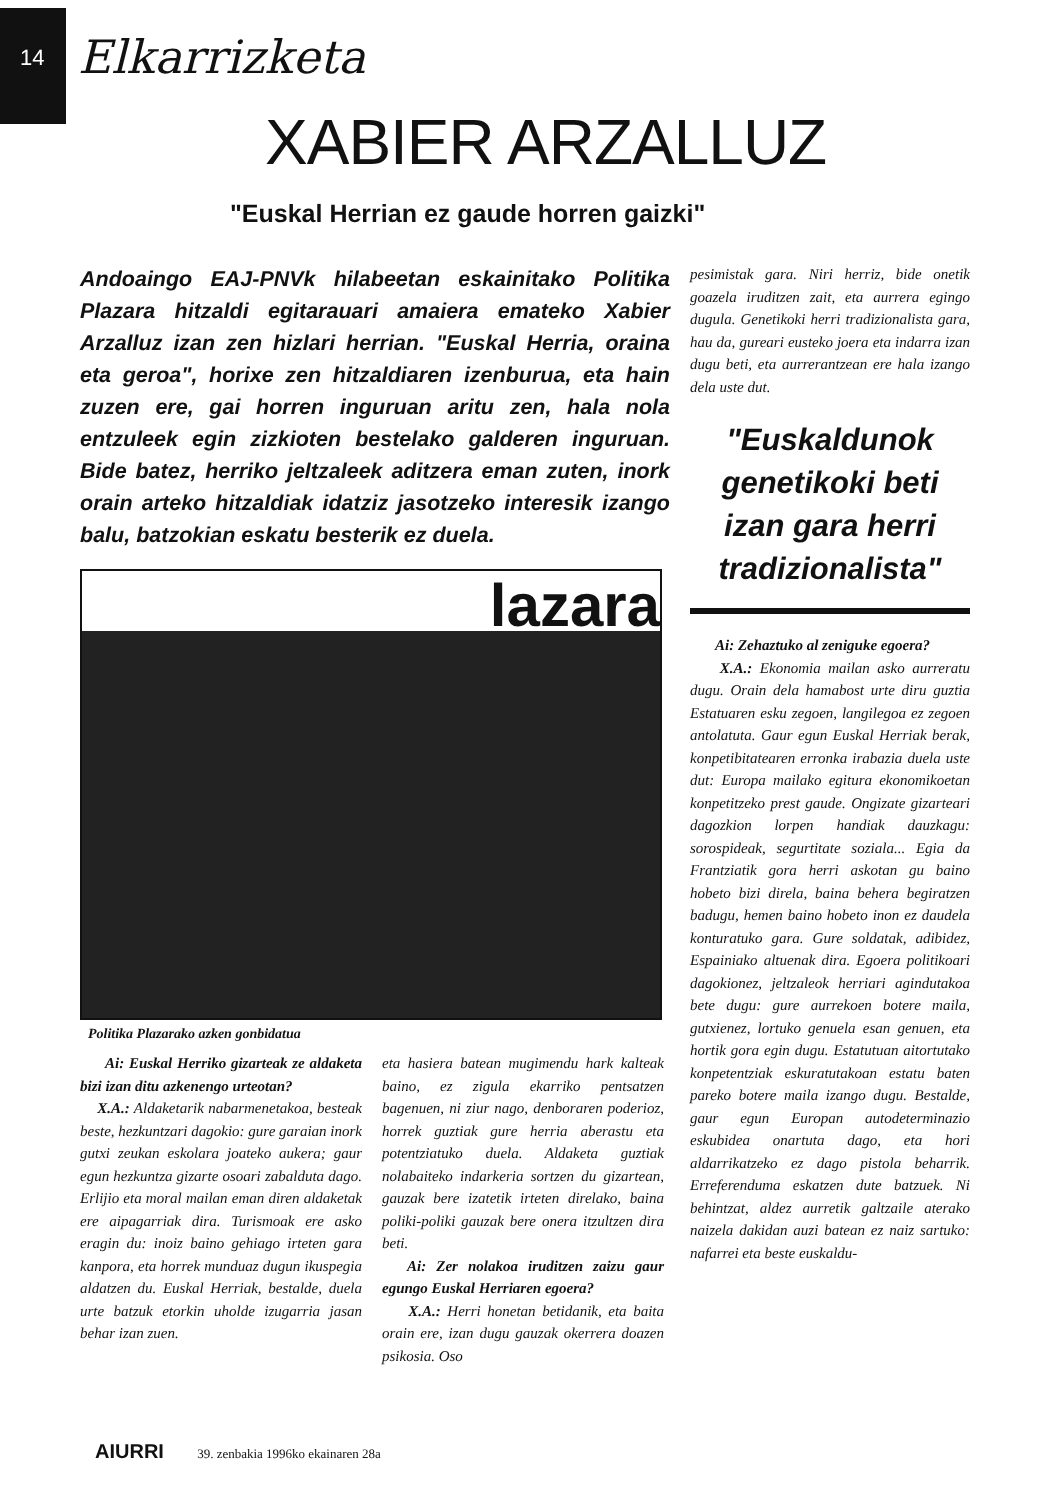14
Elkarrizketa
XABIER ARZALLUZ
"Euskal Herrian ez gaude horren gaizki"
Andoaingo EAJ-PNVk hilabeetan eskainitako Politika Plazara hitzaldi egitarauari amaiera emateko Xabier Arzalluz izan zen hizlari herrian. "Euskal Herria, oraina eta geroa", horixe zen hitzaldiaren izenburua, eta hain zuzen ere, gai horren inguruan aritu zen, hala nola entzuleek egin zizkioten bestelako galderen inguruan. Bide batez, herriko jeltzaleek aditzera eman zuten, inork orain arteko hitzaldiak idatziz jasotzeko interesik izango balu, batzokian eskatu besterik ez duela.
lazara
Politika Plazarako azken gonbidatua
Ai: Euskal Herriko gizarteak ze aldaketa bizi izan ditu azkenengo urteotan?
X.A.: Aldaketarik nabarmenetakoa, besteak beste, hezkuntzari dagokio: gure garaian inork gutxi zeukan eskolara joateko aukera; gaur egun hezkuntza gizarte osoari zabalduta dago. Erlijio eta moral mailan eman diren aldaketak ere aipagarriak dira. Turismoak ere asko eragin du: inoiz baino gehiago irteten gara kanpora, eta horrek munduaz dugun ikuspegia aldatzen du. Euskal Herriak, bestalde, duela urte batzuk etorkin uholde izugarria jasan behar izan zuen.
eta hasiera batean mugimendu hark kalteak baino, ez zigula ekarriko pentsatzen bagenuen, ni ziur nago, denboraren poderioz, horrek guztiak gure herria aberastu eta potentziatuko duela. Aldaketa guztiak nolabaiteko indarkeria sortzen du gizartean, gauzak bere izatetik irteten direlako, baina poliki-poliki gauzak bere onera itzultzen dira beti.
Ai: Zer nolakoa iruditzen zaizu gaur egungo Euskal Herriaren egoera?
X.A.: Herri honetan betidanik, eta baita orain ere, izan dugu gauzak okerrera doazen psikosia. Oso
pesimistak gara. Niri herriz, bide onetik goazela iruditzen zait, eta aurrera egingo dugula. Genetikoki herri tradizionalista gara, hau da, gureari eusteko joera eta indarra izan dugu beti, eta aurrerantzean ere hala izango dela uste dut.
"Euskaldunok genetikoki beti izan gara herri tradizionalista"
Ai: Zehaztuko al zeniguke egoera?
X.A.: Ekonomia mailan asko aurreratu dugu. Orain dela hamabost urte diru guztia Estatuaren esku zegoen, langilegoa ez zegoen antolatuta. Gaur egun Euskal Herriak berak, konpetibitatearen erronka irabazia duela uste dut: Europa mailako egitura ekonomikoetan konpetitzeko prest gaude. Ongizate gizarteari dagozkion lorpen handiak dauzkagu: sorospideak, segurtitate soziala... Egia da Frantziatik gora herri askotan gu baino hobeto bizi direla, baina behera begiratzen badugu, hemen baino hobeto inon ez daudela konturatuko gara. Gure soldatak, adibidez, Espainiako altuenak dira. Egoera politikoari dagokionez, jeltzaleok herriari agindutakoa bete dugu: gure aurrekoen botere maila, gutxienez, lortuko genuela esan genuen, eta hortik gora egin dugu. Estatutuan aitortutako konpetentziak eskuratutakoan estatu baten pareko botere maila izango dugu. Bestalde, gaur egun Europan autodeterminazio eskubidea onartuta dago, eta hori aldarrikatzeko ez dago pistola beharrik. Erreferenduma eskatzen dute batzuek. Ni behintzat, aldez aurretik galtzaile aterako naizela dakidan auzi batean ez naiz sartuko: nafarrei eta beste euskaldu-
AIURRI 39. zenbakia 1996ko ekainaren 28a